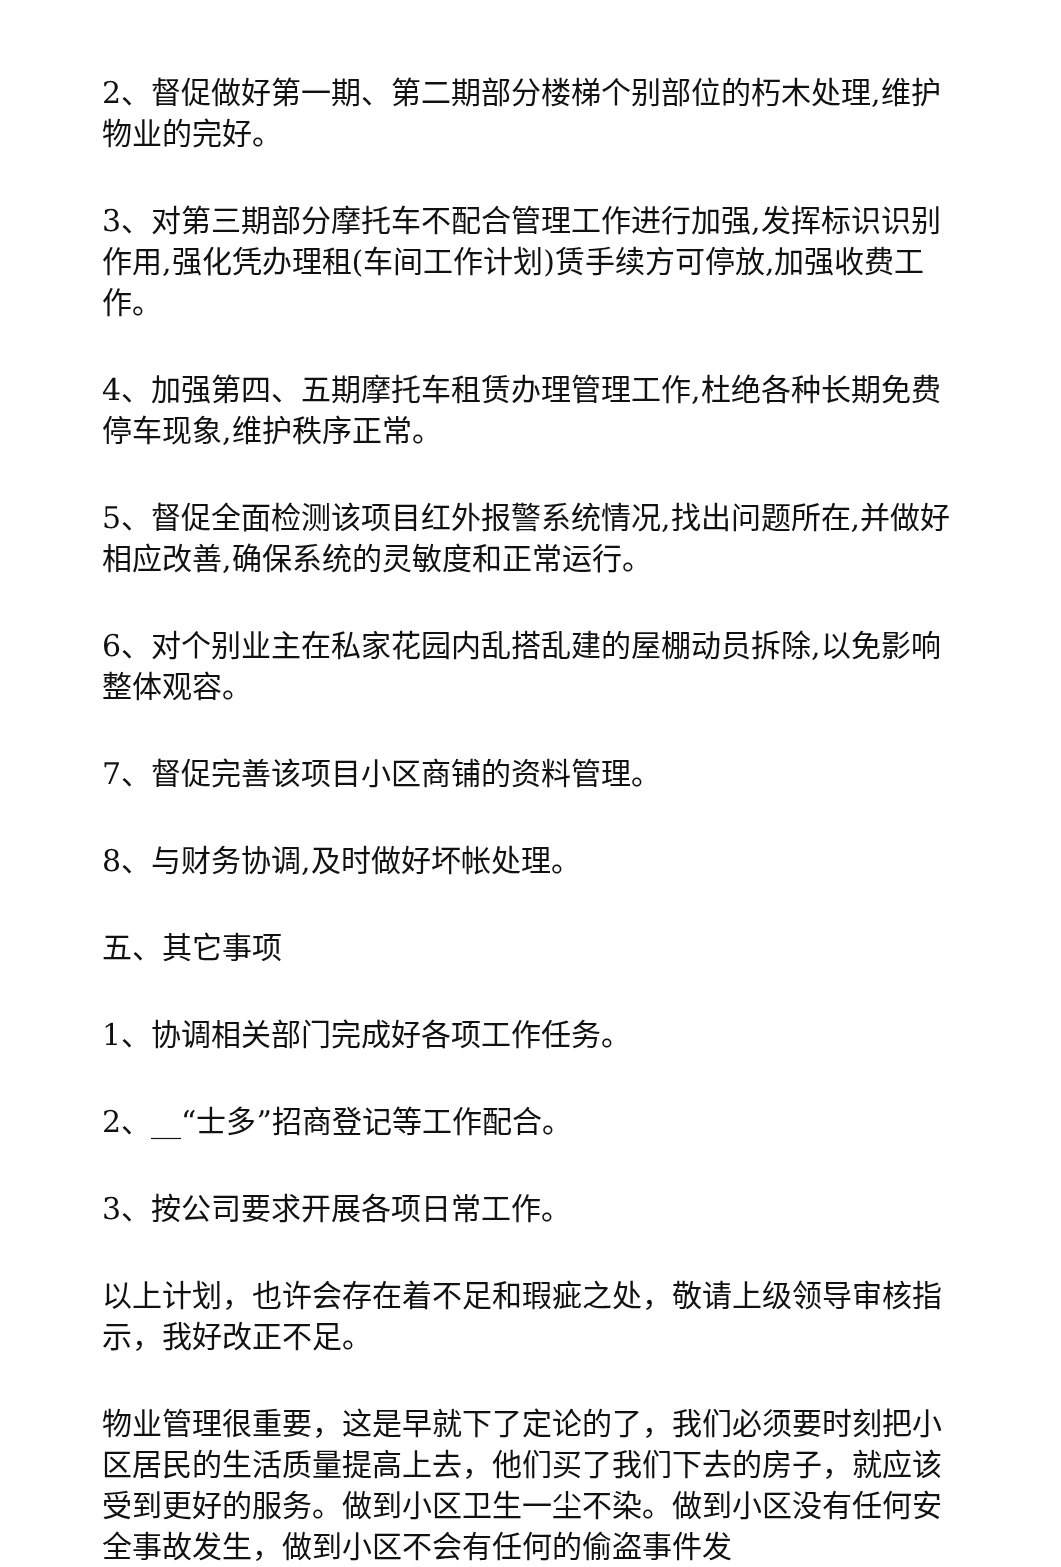2、督促做好第一期、第二期部分楼梯个别部位的朽木处理,维护物业的完好。
3、对第三期部分摩托车不配合管理工作进行加强,发挥标识识别作用,强化凭办理租(车间工作计划)赁手续方可停放,加强收费工作。
4、加强第四、五期摩托车租赁办理管理工作,杜绝各种长期免费停车现象,维护秩序正常。
5、督促全面检测该项目红外报警系统情况,找出问题所在,并做好相应改善,确保系统的灵敏度和正常运行。
6、对个别业主在私家花园内乱搭乱建的屋棚动员拆除,以免影响整体观容。
7、督促完善该项目小区商铺的资料管理。
8、与财务协调,及时做好坏帐处理。
五、其它事项
1、协调相关部门完成好各项工作任务。
2、__“士多”招商登记等工作配合。
3、按公司要求开展各项日常工作。
以上计划，也许会存在着不足和瑕疵之处，敬请上级领导审核指示，我好改正不足。
物业管理很重要，这是早就下了定论的了，我们必须要时刻把小区居民的生活质量提高上去，他们买了我们下去的房子，就应该受到更好的服务。做到小区卫生一尘不染。做到小区没有任何安全事故发生，做到小区不会有任何的偷盗事件发